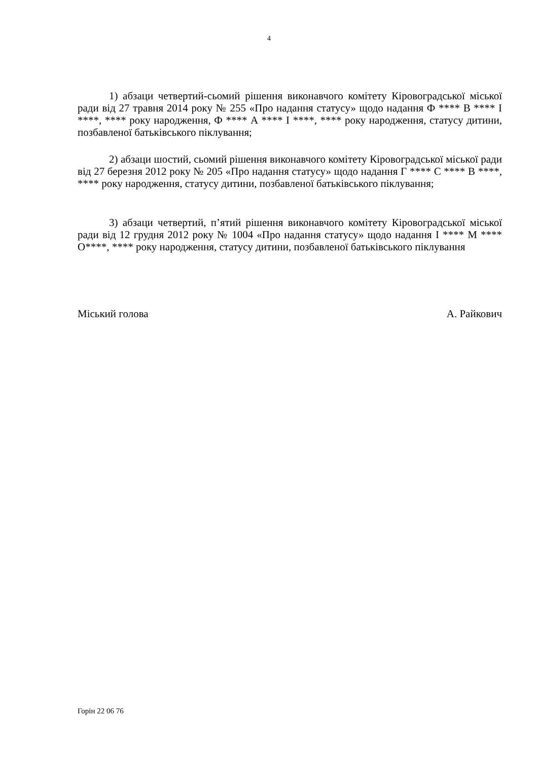4
1) абзаци четвертий-сьомий рішення виконавчого комітету Кіровоградської міської ради від 27 травня 2014 року № 255 «Про надання статусу» щодо надання Ф **** В **** І ****, **** року народження, Ф **** А **** І ****, **** року народження, статусу дитини, позбавленої батьківського піклування;
2) абзаци шостий, сьомий рішення виконавчого комітету Кіровоградської міської ради від 27 березня 2012 року № 205 «Про надання статусу» щодо надання Г **** С **** В ****, **** року народження, статусу дитини, позбавленої батьківського піклування;
3) абзаци четвертий, п’ятий рішення виконавчого комітету Кіровоградської міської ради від 12 грудня 2012 року № 1004 «Про надання статусу» щодо надання І **** М **** О****, **** року народження, статусу дитини, позбавленої батьківського піклування
Міський голова А. Райкович
Горін 22 06 76